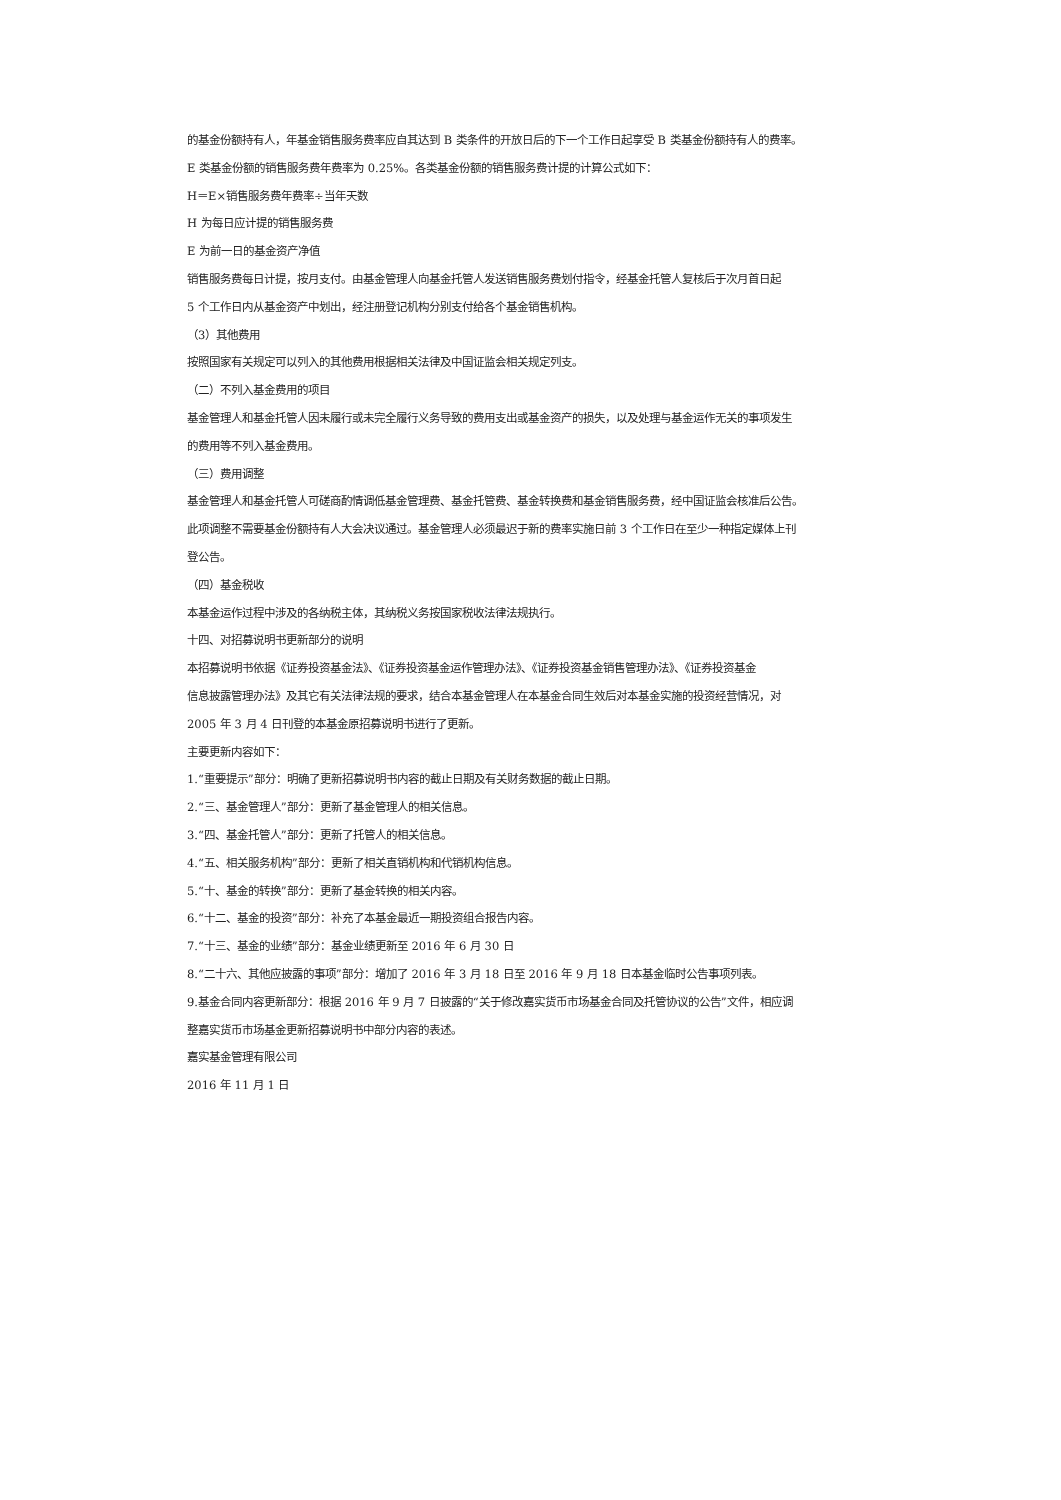的基金份额持有人，年基金销售服务费率应自其达到 B 类条件的开放日后的下一个工作日起享受 B 类基金份额持有人的费率。
E 类基金份额的销售服务费年费率为 0.25%。各类基金份额的销售服务费计提的计算公式如下：
H＝E×销售服务费年费率÷当年天数
H 为每日应计提的销售服务费
E 为前一日的基金资产净值
销售服务费每日计提，按月支付。由基金管理人向基金托管人发送销售服务费划付指令，经基金托管人复核后于次月首日起
5 个工作日内从基金资产中划出，经注册登记机构分别支付给各个基金销售机构。
（3）其他费用
按照国家有关规定可以列入的其他费用根据相关法律及中国证监会相关规定列支。
（二）不列入基金费用的项目
基金管理人和基金托管人因未履行或未完全履行义务导致的费用支出或基金资产的损失，以及处理与基金运作无关的事项发生
的费用等不列入基金费用。
（三）费用调整
基金管理人和基金托管人可磋商酌情调低基金管理费、基金托管费、基金转换费和基金销售服务费，经中国证监会核准后公告。
此项调整不需要基金份额持有人大会决议通过。基金管理人必须最迟于新的费率实施日前 3 个工作日在至少一种指定媒体上刊
登公告。
（四）基金税收
本基金运作过程中涉及的各纳税主体，其纳税义务按国家税收法律法规执行。
十四、对招募说明书更新部分的说明
本招募说明书依据《证券投资基金法》、《证券投资基金运作管理办法》、《证券投资基金销售管理办法》、《证券投资基金
信息披露管理办法》及其它有关法律法规的要求，结合本基金管理人在本基金合同生效后对本基金实施的投资经营情况，对
2005 年 3 月 4 日刊登的本基金原招募说明书进行了更新。
主要更新内容如下：
1.“重要提示”部分：明确了更新招募说明书内容的截止日期及有关财务数据的截止日期。
2.“三、基金管理人”部分：更新了基金管理人的相关信息。
3.“四、基金托管人”部分：更新了托管人的相关信息。
4.“五、相关服务机构”部分：更新了相关直销机构和代销机构信息。
5.“十、基金的转换”部分：更新了基金转换的相关内容。
6.“十二、基金的投资”部分：补充了本基金最近一期投资组合报告内容。
7.“十三、基金的业绩”部分：基金业绩更新至 2016 年 6 月 30 日
8.“二十六、其他应披露的事项”部分：增加了 2016 年 3 月 18 日至 2016 年 9 月 18 日本基金临时公告事项列表。
9.基金合同内容更新部分：根据 2016 年 9 月 7 日披露的“关于修改嘉实货币市场基金合同及托管协议的公告”文件，相应调
整嘉实货币市场基金更新招募说明书中部分内容的表述。
嘉实基金管理有限公司
2016 年 11 月 1 日